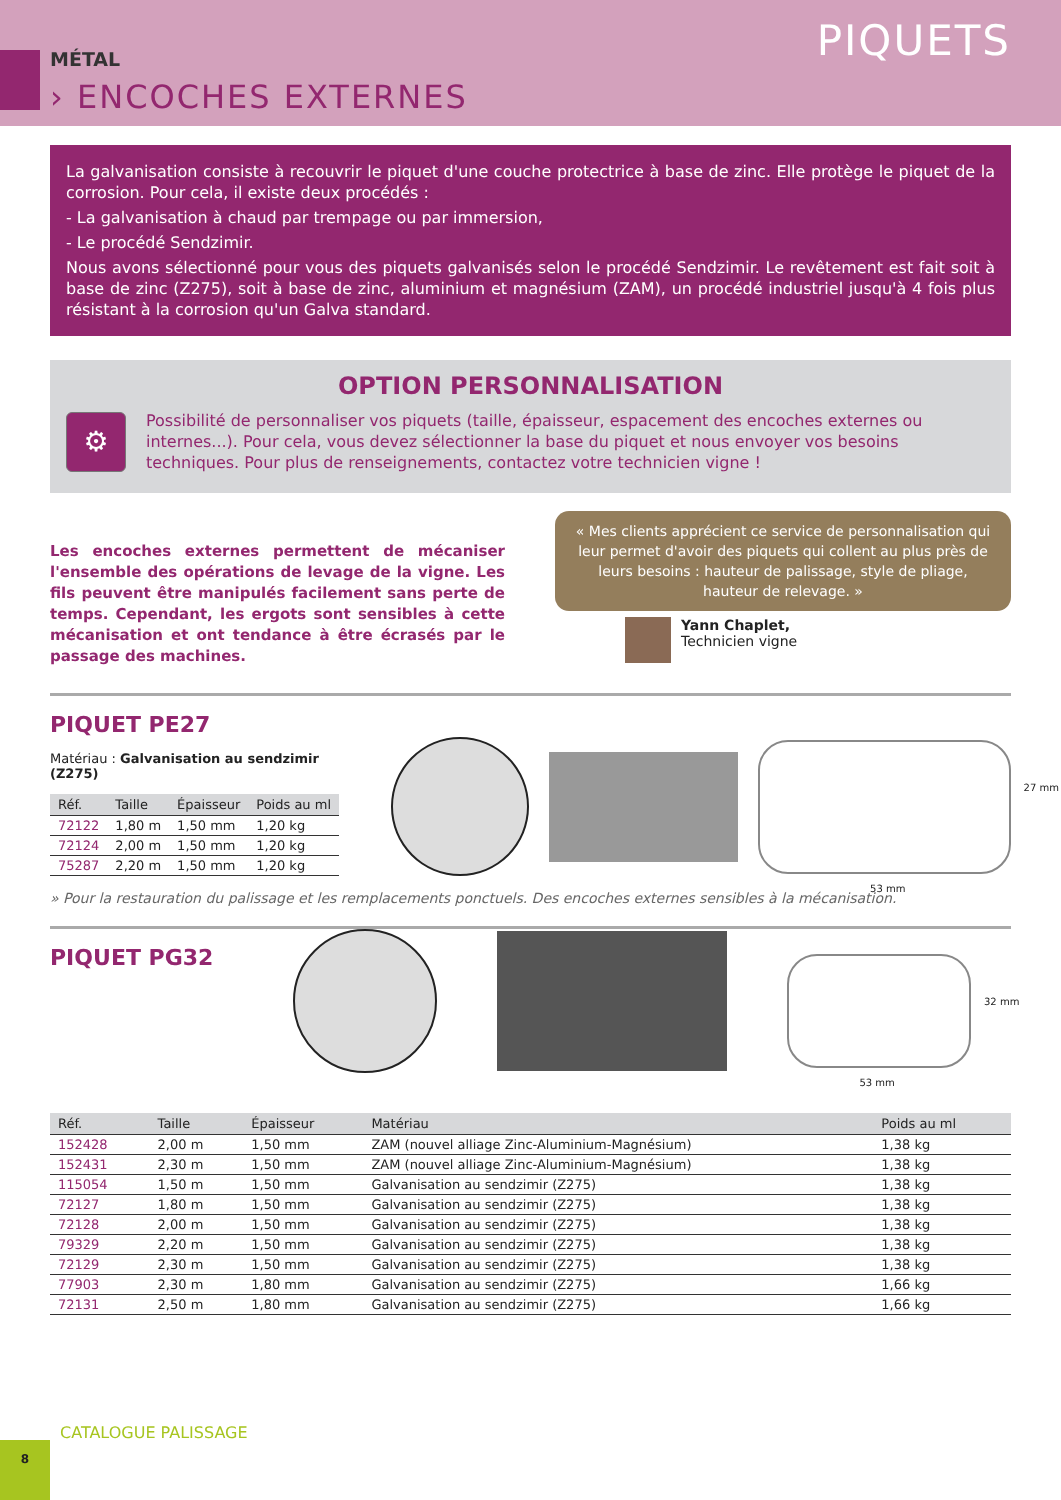MÉTAL
› ENCOCHES EXTERNES
PIQUETS
La galvanisation consiste à recouvrir le piquet d'une couche protectrice à base de zinc. Elle protège le piquet de la corrosion. Pour cela, il existe deux procédés :
- La galvanisation à chaud par trempage ou par immersion,
- Le procédé Sendzimir.
Nous avons sélectionné pour vous des piquets galvanisés selon le procédé Sendzimir. Le revêtement est fait soit à base de zinc (Z275), soit à base de zinc, aluminium et magnésium (ZAM), un procédé industriel jusqu'à 4 fois plus résistant à la corrosion qu'un Galva standard.
OPTION PERSONNALISATION
⚙
Possibilité de personnaliser vos piquets (taille, épaisseur, espacement des encoches externes ou internes...). Pour cela, vous devez sélectionner la base du piquet et nous envoyer vos besoins techniques. Pour plus de renseignements, contactez votre technicien vigne !
Les encoches externes permettent de mécaniser l'ensemble des opérations de levage de la vigne. Les fils peuvent être manipulés facilement sans perte de temps. Cependant, les ergots sont sensibles à cette mécanisation et ont tendance à être écrasés par le passage des machines.
« Mes clients apprécient ce service de personnalisation qui leur permet d'avoir des piquets qui collent au plus près de leurs besoins : hauteur de palissage, style de pliage, hauteur de relevage. »
Yann Chaplet,
Technicien vigne
PIQUET PE27
Matériau : Galvanisation au sendzimir (Z275)
| Réf. | Taille | Épaisseur | Poids au ml |
| --- | --- | --- | --- |
| 72122 | 1,80 m | 1,50 mm | 1,20 kg |
| 72124 | 2,00 m | 1,50 mm | 1,20 kg |
| 75287 | 2,20 m | 1,50 mm | 1,20 kg |
27 mm
53 mm
» Pour la restauration du palissage et les remplacements ponctuels. Des encoches externes sensibles à la mécanisation.
PIQUET PG32
32 mm
53 mm
| Réf. | Taille | Épaisseur | Matériau | Poids au ml |
| --- | --- | --- | --- | --- |
| 152428 | 2,00 m | 1,50 mm | ZAM (nouvel alliage Zinc-Aluminium-Magnésium) | 1,38 kg |
| 152431 | 2,30 m | 1,50 mm | ZAM (nouvel alliage Zinc-Aluminium-Magnésium) | 1,38 kg |
| 115054 | 1,50 m | 1,50 mm | Galvanisation au sendzimir (Z275) | 1,38 kg |
| 72127 | 1,80 m | 1,50 mm | Galvanisation au sendzimir (Z275) | 1,38 kg |
| 72128 | 2,00 m | 1,50 mm | Galvanisation au sendzimir (Z275) | 1,38 kg |
| 79329 | 2,20 m | 1,50 mm | Galvanisation au sendzimir (Z275) | 1,38 kg |
| 72129 | 2,30 m | 1,50 mm | Galvanisation au sendzimir (Z275) | 1,38 kg |
| 77903 | 2,30 m | 1,80 mm | Galvanisation au sendzimir (Z275) | 1,66 kg |
| 72131 | 2,50 m | 1,80 mm | Galvanisation au sendzimir (Z275) | 1,66 kg |
8
CATALOGUE PALISSAGE